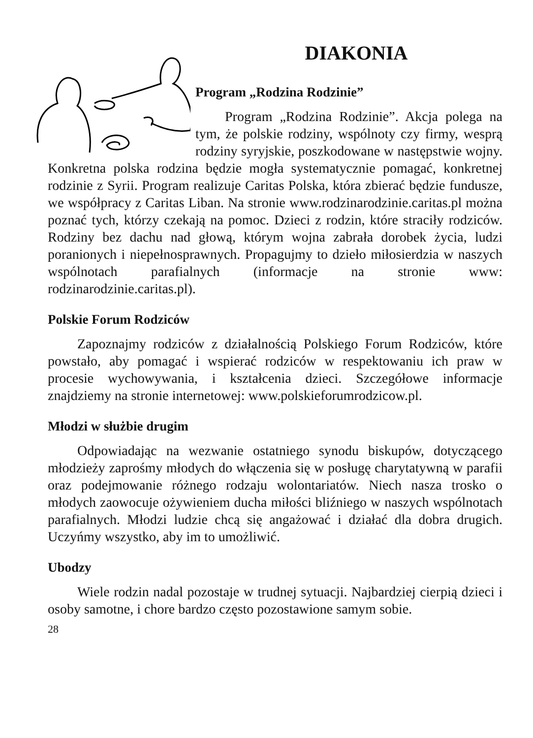DIAKONIA
Program „Rodzina Rodzinie”
Program „Rodzina Rodzinie”. Akcja polega na tym, że polskie rodziny, wspólnoty czy firmy, wesprą rodziny syryjskie, poszkodowane w następstwie wojny. Konkretna polska rodzina będzie mogła systematycznie pomagać, konkretnej rodzinie z Syrii. Program realizuje Caritas Polska, która zbierać będzie fundusze, we współpracy z Caritas Liban. Na stronie www.rodzinarodzinie.caritas.pl można poznać tych, którzy czekają na pomoc. Dzieci z rodzin, które straciły rodziców. Rodziny bez dachu nad głową, którym wojna zabrała dorobek życia, ludzi poranionych i niepełnosprawnych. Propagujmy to dzieło miłosierdzia w naszych wspólnotach parafialnych (informacje na stronie www: rodzinarodzinie.caritas.pl).
Polskie Forum Rodziców
Zapoznajmy rodziców z działalnością Polskiego Forum Rodziców, które powstało, aby pomagać i wspierać rodziców w respektowaniu ich praw w procesie wychowywania, i kształcenia dzieci. Szczegółowe informacje znajdziemy na stronie internetowej: www.polskieforumrodzicow.pl.
Młodzi w służbie drugim
Odpowiadając na wezwanie ostatniego synodu biskupów, dotyczącego młodzieży zaprośmy młodych do włączenia się w posługę charytatywną w parafii oraz podejmowanie różnego rodzaju wolontariatów. Niech nasza trosko o młodych zaowocuje ożywieniem ducha miłości bliźniego w naszych wspólnotach parafialnych. Młodzi ludzie chcą się angażować i działać dla dobra drugich. Uczyńmy wszystko, aby im to umożliwić.
Ubodzy
Wiele rodzin nadal pozostaje w trudnej sytuacji. Najbardziej cierpią dzieci i osoby samotne, i chore bardzo często pozostawione samym sobie.
28